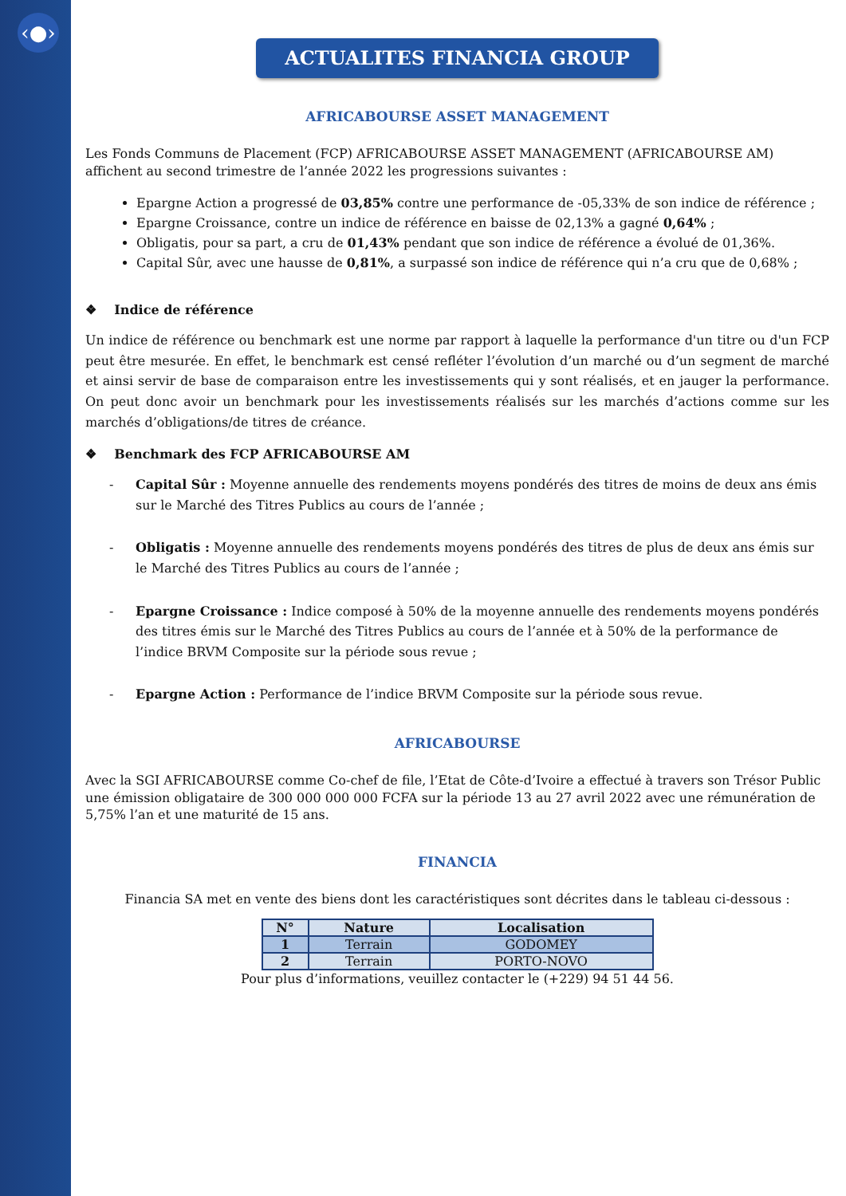‹●›
ACTUALITES FINANCIA GROUP
AFRICABOURSE ASSET MANAGEMENT
Les Fonds Communs de Placement (FCP) AFRICABOURSE ASSET MANAGEMENT (AFRICABOURSE AM) affichent au second trimestre de l’année 2022 les progressions suivantes :
Epargne Action a progressé de 03,85% contre une performance de -05,33% de son indice de référence ;
Epargne Croissance, contre un indice de référence en baisse de 02,13% a gagné 0,64% ;
Obligatis, pour sa part, a cru de 01,43% pendant que son indice de référence a évolué de 01,36%.
Capital Sûr, avec une hausse de 0,81%, a surpassé son indice de référence qui n’a cru que de 0,68% ;
❖ Indice de référence
Un indice de référence ou benchmark est une norme par rapport à laquelle la performance d'un titre ou d'un FCP peut être mesurée. En effet, le benchmark est censé refléter l’évolution d’un marché ou d’un segment de marché et ainsi servir de base de comparaison entre les investissements qui y sont réalisés, et en jauger la performance. On peut donc avoir un benchmark pour les investissements réalisés sur les marchés d’actions comme sur les marchés d’obligations/de titres de créance.
❖ Benchmark des FCP AFRICABOURSE AM
- Capital Sûr : Moyenne annuelle des rendements moyens pondérés des titres de moins de deux ans émis sur le Marché des Titres Publics au cours de l’année ;
- Obligatis : Moyenne annuelle des rendements moyens pondérés des titres de plus de deux ans émis sur le Marché des Titres Publics au cours de l’année ;
- Epargne Croissance : Indice composé à 50% de la moyenne annuelle des rendements moyens pondérés des titres émis sur le Marché des Titres Publics au cours de l’année et à 50% de la performance de l’indice BRVM Composite sur la période sous revue ;
- Epargne Action : Performance de l’indice BRVM Composite sur la période sous revue.
AFRICABOURSE
Avec la SGI AFRICABOURSE comme Co-chef de file, l’Etat de Côte-d’Ivoire a effectué à travers son Trésor Public une émission obligataire de 300 000 000 000 FCFA sur la période 13 au 27 avril 2022 avec une rémunération de 5,75% l’an et une maturité de 15 ans.
FINANCIA
Financia SA met en vente des biens dont les caractéristiques sont décrites dans le tableau ci-dessous :
| N° | Nature | Localisation |
| --- | --- | --- |
| 1 | Terrain | GODOMEY |
| 2 | Terrain | PORTO-NOVO |
Pour plus d’informations, veuillez contacter le (+229) 94 51 44 56.